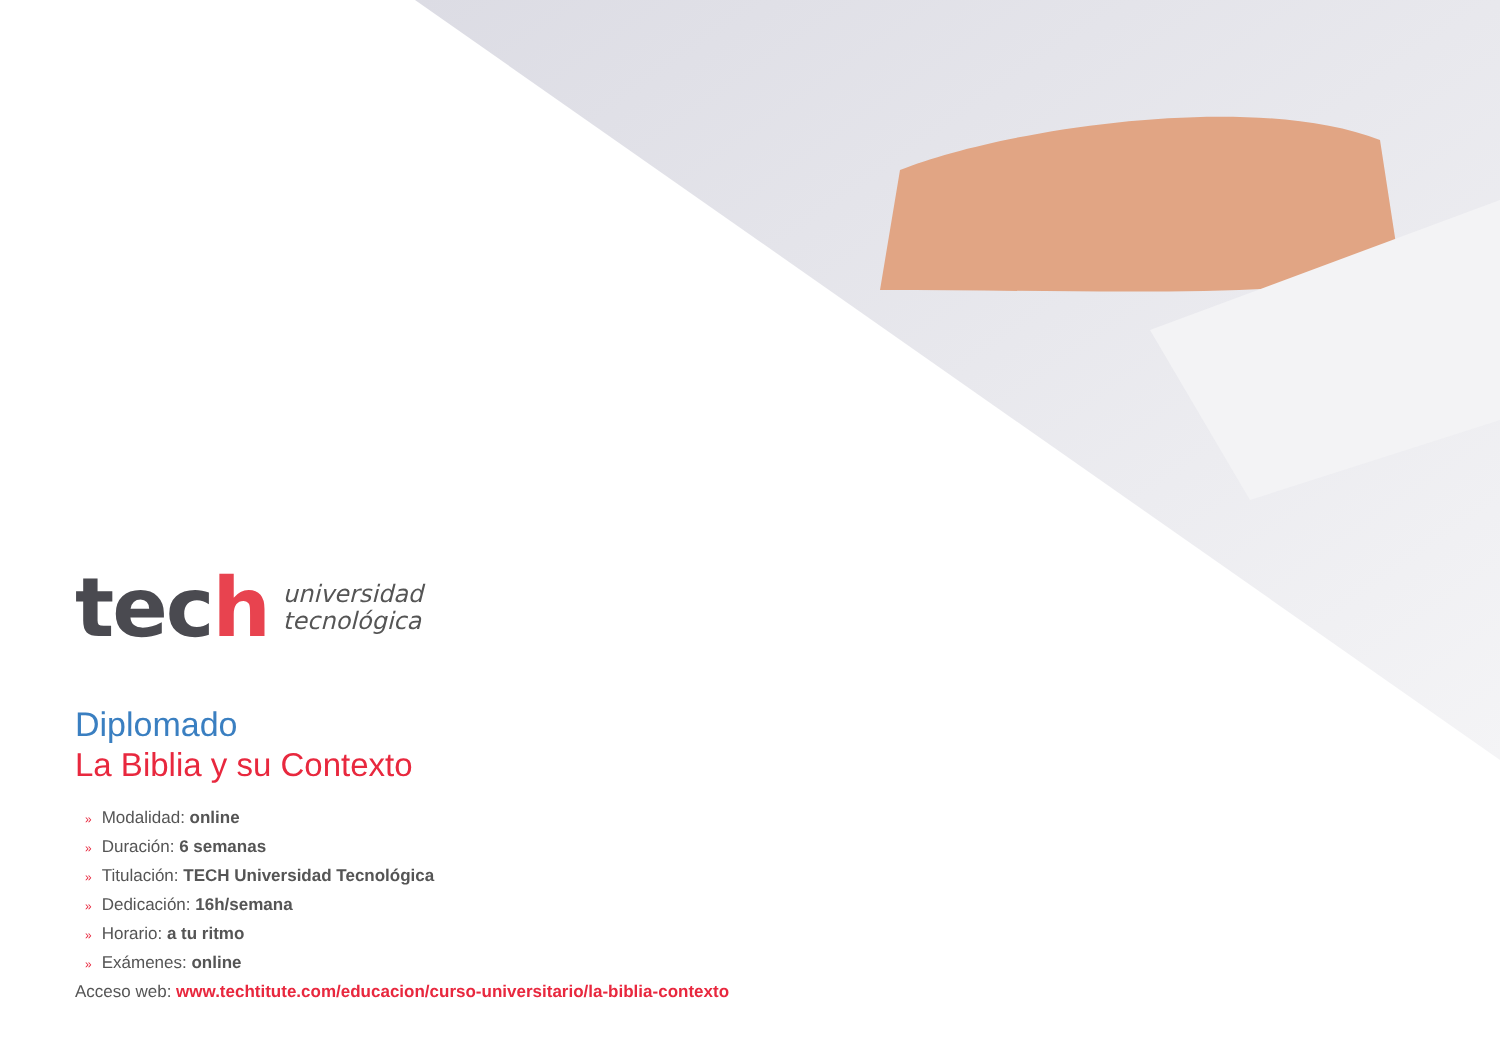tech
universidad
tecnológica
Diplomado
La Biblia y su Contexto
» Modalidad: online
» Duración: 6 semanas
» Titulación: TECH Universidad Tecnológica
» Dedicación: 16h/semana
» Horario: a tu ritmo
» Exámenes: online
Acceso web: www.techtitute.com/educacion/curso-universitario/la-biblia-contexto